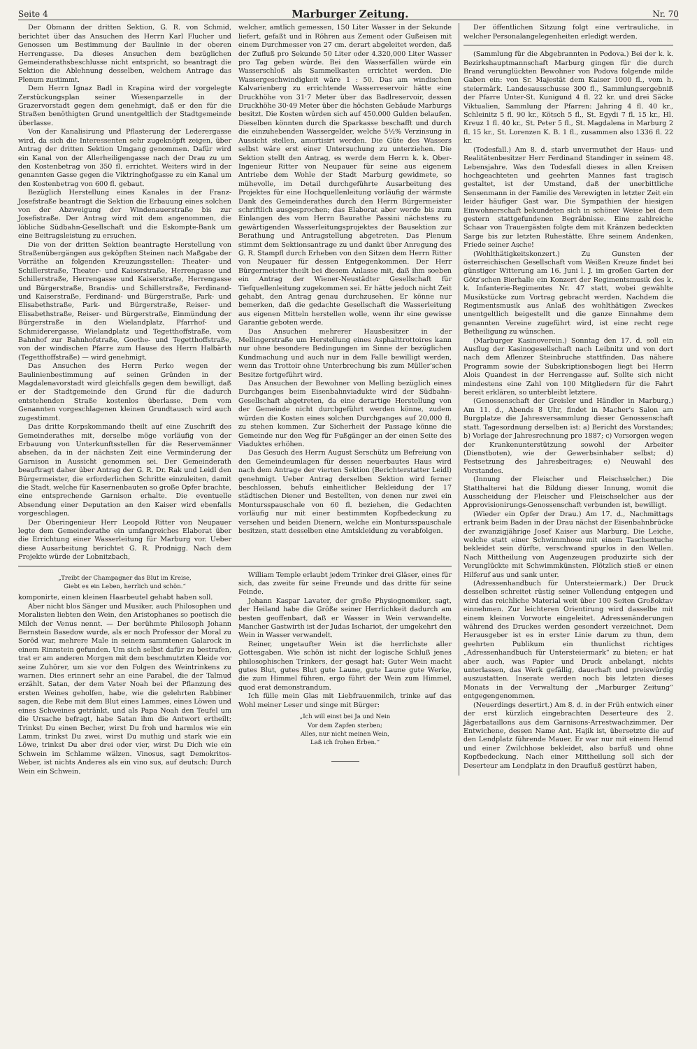Seite 4 Marburger Zeitung. Nr. 70
Der Obmann der dritten Sektion, G. R. von Schmid, berichtet über das Ansuchen des Herrn Karl Flucher und Genossen um Bestimmung der Baulinie in der oberen Herrengasse. Da dieses Ansuchen dem bezüglichen Gemeinderathsbeschlusse nicht entspricht, so beantragt die Sektion die Ablehnung desselben, welchem Antrage das Plenum zustimmt.
Dem Herrn Ignaz Badl in Krapina wird der vorgelegte Zerstückungsplan seiner Wiesenparzelle in der Grazervorstadt gegen dem genehmigt, daß er den für die Straßen benöthigten Grund unentgeltlich der Stadtgemeinde überlasse.
Von der Kanalisirung und Pflasterung der Lederergasse wird, da sich die Interessenten sehr zugeknöpft zeigen, über Antrag der dritten Sektion Umgang genommen. Dafür wird ein Kanal von der Allerheiligengasse nach der Drau zu um den Kostenbetrag von 350 fl. errichtet. Weiters wird in der genannten Gasse gegen die Viktringhofgasse zu ein Kanal um den Kostenbetrag von 600 fl. gebaut.
Bezüglich Herstellung eines Kanales in der Franz-Josefstraße beantragt die Sektion die Erbauung eines solchen von der Abzweigung der Windenauerstraße bis zur Josefistraße. Der Antrag wird mit dem angenommen, die löbliche Südbahn-Gesellschaft und die Eskompte-Bank um eine Beitragsleistung zu ersuchen.
Die von der dritten Sektion beantragte Herstellung von Straßenübergängen aus geköpften Steinen nach Maßgabe der Vorräthe an folgenden Kreuzungsstellen: Theater- und Schillerstraße, Theater- und Kaiserstraße, Herrengasse und Schillerstraße, Herrengasse und Kaiserstraße, Herrengasse und Bürgerstraße, Brandis- und Schillerstraße, Ferdinand- und Kaiserstraße, Ferdinand- und Bürgerstraße, Park- und Elisabethstraße, Park- und Bürgerstraße, Reiser- und Elisabethstraße, Reiser- und Bürgerstraße, Einmündung der Bürgerstraße in den Wielandplatz, Pfarrhof- und Schmiderergasse, Wielandplatz und Tegetthoffstraße, vom Bahnhof zur Bahnhofstraße, Goethe- und Tegetthoffstraße, von der windischen Pfarre zum Hause des Herrn Halbärth (Tegetthoffstraße) — wird genehmigt.
Das Ansuchen des Herrn Perko wegen der Baulinienbestimmung auf seinen Gründen in der Magdalenavorstadt wird gleichfalls gegen dem bewilligt, daß er der Stadtgemeinde den Grund für die dadurch entstehenden Straße kostenlos überlasse. Dem vom Genannten vorgeschlagenen kleinen Grundtausch wird auch zugestimmt.
Das dritte Korpskommando theilt auf eine Zuschrift des Gemeinderathes mit, derselbe möge vorläufig von der Erbauung von Unterkunftsstellen für die Reservemänner absehen, da in der nächsten Zeit eine Verminderung der Garnison in Aussicht genommen sei. Der Gemeinderath beauftragt daher über Antrag der G. R. Dr. Rak und Leidl den Bürgermeister, die erforderlichen Schritte einzuleiten, damit die Stadt, welche für Kasernenbauten so große Opfer brachte, eine entsprechende Garnison erhalte. Die eventuelle Absendung einer Deputation an den Kaiser wird ebenfalls vorgeschlagen.
Der Oberingenieur Herr Leopold Ritter von Neupauer legte dem Gemeinderathe ein umfangreiches Elaborat über die Errichtung einer Wasserleitung für Marburg vor. Ueber diese Ausarbeitung berichtet G. R. Prodnigg. Nach dem Projekte würde der Lobnitzbach,
welcher, amtlich gemessen, 150 Liter Wasser in der Sekunde liefert, gefaßt und in Röhren aus Zement oder Gußeisen mit einem Durchmesser von 27 cm. derart abgeleitet werden, daß der Zufluß pro Sekunde 50 Liter oder 4.320,000 Liter Wasser pro Tag geben würde. Bei den Wasserfällen würde ein Wasserschloß als Sammelkasten errichtet werden. Die Wassergeschwindigkeit wäre 1 : 50. Das am windischen Kalvarienberg zu errichtende Wasserreservoir hätte eine Druckhöhe von 31·7 Meter über das Badlreservoir, dessen Druckhöhe 30·49 Meter über die höchsten Gebäude Marburgs besitzt. Die Kosten würden sich auf 450.000 Gulden belaufen. Dieselben könnten durch die Sparkasse beschafft und durch die einzuhebenden Wassergelder, welche 5½% Verzinsung in Aussicht stellen, amortisirt werden. Die Güte des Wassers selbst wäre erst einer Untersuchung zu unterziehen. Die Sektion stellt den Antrag, es werde dem Herrn k. k. Ober-Ingenieur Ritter von Neupauer für seine aus eigenem Antriebe dem Wohle der Stadt Marburg gewidmete, so mühevolle, im Detail durchgeführte Ausarbeitung des Projektes für eine Hochquellenleitung vorläufig der wärmste Dank des Gemeinderathes durch den Herrn Bürgermeister schriftlich ausgesprochen; das Elaborat aber werde bis zum Einlangen des vom Herrn Baurathe Passini nächstens zu gewärtigenden Wasserleitungsprojektes der Bausektion zur Berathung und Antragstellung abgetreten. Das Plenum stimmt dem Sektionsantrage zu und dankt über Anregung des G. R. Stampfl durch Erheben von den Sitzen dem Herrn Ritter von Neupauer für dessen Entgegenkommen. Der Herr Bürgermeister theilt bei diesem Anlasse mit, daß ihm soeben ein Antrag der Wiener-Neustädter Gesellschaft für Tiefquellenleitung zugekommen sei. Er hätte jedoch nicht Zeit gehabt, den Antrag genau durchzusehen. Er könne nur bemerken, daß die gedachte Gesellschaft die Wasserleitung aus eigenen Mitteln herstellen wolle, wenn ihr eine gewisse Garantie geboten werde.
Das Ansuchen mehrerer Hausbesitzer in der Mellingerstraße um Herstellung eines Asphalttrottoires kann nur ohne besondere Bedingungen im Sinne der bezüglichen Kundmachung und auch nur in dem Falle bewilligt werden, wenn das Trottoir ohne Unterbrechung bis zum Müller'schen Besitze fortgeführt wird.
Das Ansuchen der Bewohner von Melling bezüglich eines Durchganges beim Eisenbahnviadukte wird der Südbahn-Gesellschaft abgetreten, da eine derartige Herstellung von der Gemeinde nicht durchgeführt werden könne, zudem würden die Kosten eines solchen Durchganges auf 20,000 fl. zu stehen kommen. Zur Sicherheit der Passage könne die Gemeinde nur den Weg für Fußgänger an der einen Seite des Viaduktes erhöhen.
Das Gesuch des Herrn August Serschütz um Befreiung von den Gemeindeumlagen für dessen neuerbautes Haus wird nach dem Antrage der vierten Sektion (Berichterstatter Leidl) genehmigt. Ueber Antrag derselben Sektion wird ferner beschlossen, behufs einheitlicher Bekleidung der 17 städtischen Diener und Bestellten, von denen nur zwei ein Montursspauschale von 60 fl. beziehen, die Gedachten vorläufig nur mit einer bestimmten Kopfbedeckung zu versehen und beiden Dienern, welche ein Montursspauschale besitzen, statt desselben eine Amtskleidung zu verabfolgen.
„Treibt der Champagner das Blut im Kreise,
Giebt es ein Leben, herrlich und schön.“
komponirte, einen kleinen Haarbeutel gehabt haben soll.
Aber nicht blos Sänger und Musiker, auch Philosophen und Moralisten liebten den Wein, den Aristophanes so poetisch die Milch der Venus nennt. — Der berühmte Philosoph Johann Bernstein Basedow wurde, als er noch Professor der Moral zu Soröd war, mehrere Male in seinem sammtenen Galarock in einem Rinnstein gefunden. Um sich selbst dafür zu bestrafen, trat er am anderen Morgen mit dem beschmutzten Kleide vor seine Zuhörer, um sie vor den Folgen des Weintrinkens zu warnen. Dies erinnert sehr an eine Parabel, die der Talmud erzählt. Satan, der dem Vater Noah bei der Pflanzung des ersten Weines geholfen, habe, wie die gelehrten Rabbiner sagen, die Rebe mit dem Blut eines Lammes, eines Löwen und eines Schweines getränkt, und als Papa Noah den Teufel um die Ursache befragt, habe Satan ihm die Antwort ertheilt: Trinkst Du einen Becher, wirst Du froh und harmlos wie ein Lamm, trinkst Du zwei, wirst Du muthig und stark wie ein Löwe, trinkst Du aber drei oder vier, wirst Du Dich wie ein Schwein im Schlamme wälzen. Vinosus, sagt Demokritos-Weber, ist nichts Anderes als ein vino sus, auf deutsch: Durch Wein ein Schwein.
William Temple erlaubt jedem Trinker drei Gläser, eines für sich, das zweite für seine Freunde und das dritte für seine Feinde.
Johann Kaspar Lavater, der große Physiognomiker, sagt, der Heiland habe die Größe seiner Herrlichkeit dadurch am besten geoffenbart, daß er Wasser in Wein verwandelte. Mancher Gastwirth ist der Judas Ischariot, der umgekehrt den Wein in Wasser verwandelt.
Reiner, ungetaufter Wein ist die herrlichste aller Gottesgaben. Wie schön ist nicht der logische Schluß jenes philosophischen Trinkers, der gesagt hat: Guter Wein macht gutes Blut, gutes Blut gute Laune, gute Laune gute Werke, die zum Himmel führen, ergo führt der Wein zum Himmel, quod erat demonstrandum.
Ich fülle mein Glas mit Liebfrauenmilch, trinke auf das Wohl meiner Leser und singe mit Bürger:
„Ich will einst bei Ja und Nein
Vor dem Zapfen sterben;
Alles, nur nicht meinen Wein,
Laß ich frohen Erben.“
Der öffentlichen Sitzung folgt eine vertrauliche, in welcher Personalangelegenheiten erledigt werden.
(Sammlung für die Abgebrannten in Podova.) Bei der k. k. Bezirkshauptmannschaft Marburg gingen für die durch Brand verunglückten Bewohner von Podova folgende milde Gaben ein: von Sr. Majestät dem Kaiser 1000 fl., vom h. steiermärk. Landesausschusse 300 fl., Sammlungsergebniß der Pfarre Unter-St. Kunigund 4 fl. 22 kr. und drei Säcke Viktualien, Sammlung der Pfarren: Jahring 4 fl. 40 kr., Schleinitz 5 fl. 90 kr., Kötsch 5 fl., St. Egydi 7 fl. 15 kr., Hl. Kreuz 1 fl. 40 kr., St. Peter 5 fl., St. Magdalena in Marburg 2 fl. 15 kr., St. Lorenzen K. B. 1 fl., zusammen also 1336 fl. 22 kr.
(Todesfall.) Am 8. d. starb unvermuthet der Haus- und Realitätenbesitzer Herr Ferdinand Standinger in seinem 48. Lebensjahre. Was den Todesfall dieses in allen Kreisen hochgeachteten und geehrten Mannes fast tragisch gestaltet, ist der Umstand, daß der unerbittliche Sensenmann in der Familie des Verewigten in letzter Zeit ein leider häufiger Gast war. Die Sympathien der hiesigen Einwohnerschaft bekundeten sich in schöner Weise bei dem gestern stattgefundenen Begräbnisse. Eine zahlreiche Schaar von Trauergästen folgte dem mit Kränzen bedeckten Sarge bis zur letzten Ruhestätte. Ehre seinem Andenken, Friede seiner Asche!
(Wohlthätigkeitskonzert.) Zu Gunsten der österreichischen Gesellschaft vom Weißen Kreuze findet bei günstiger Witterung am 16. Juni l. J. im großen Garten der Götz'schen Bierhalle ein Konzert der Regimentsmusik des k. k. Infanterie-Regimentes Nr. 47 statt, wobei gewählte Musikstücke zum Vortrag gebracht werden. Nachdem die Regimentsmusik aus Anlaß des wohlthätigen Zweckes unentgeltlich beigestellt und die ganze Einnahme dem genannten Vereine zugeführt wird, ist eine recht rege Betheiligung zu wünschen.
(Marburger Kasinoverein.) Sonntag den 17. d. soll ein Ausflug der Kasinogesellschaft nach Leibnitz und von dort nach dem Aflenzer Steinbruche stattfinden. Das nähere Programm sowie der Subskriptionsbogen liegt bei Herrn Alois Quandest in der Herrengasse auf. Sollte sich nicht mindestens eine Zahl von 100 Mitgliedern für die Fahrt bereit erklären, so unterbleibt letztere.
(Genossenschaft der Greisler und Händler in Marburg.) Am 11. d., Abends 8 Uhr, findet in Macher's Salon am Burgplatze die Jahresversammlung dieser Genossenschaft statt. Tagesordnung derselben ist: a) Bericht des Vorstandes; b) Vorlage der Jahresrechnung pro 1887; c) Vorsorgen wegen der Krankenunterstützung sowohl der Arbeiter (Dienstboten), wie der Gewerbsinhaber selbst; d) Festsetzung des Jahresbeitrages; e) Neuwahl des Vorstandes.
(Innung der Fleischer und Fleischselcher.) Die Statthalterei hat die Bildung dieser Innung, womit die Ausscheidung der Fleischer und Fleischselcher aus der Approvisionirungs-Genossenschaft verbunden ist, bewilligt.
(Wieder ein Opfer der Drau.) Am 17. d., Nachmittags ertrank beim Baden in der Drau nächst der Eisenbahnbrücke der zwanzigjährige Josef Kaiser aus Marburg. Die Leiche, welche statt einer Schwimmhose mit einem Taschentuche bekleidet sein dürfte, verschwand spurlos in den Wellen. Nach Mittheilung von Augenzeugen produzirte sich der Verunglückte mit Schwimmkünsten. Plötzlich stieß er einen Hilferuf aus und sank unter.
(Adressenhandbuch für Untersteiermark.) Der Druck desselben schreitet rüstig seiner Vollendung entgegen und wird das reichliche Material weit über 100 Seiten Großoktav einnehmen. Zur leichteren Orientirung wird dasselbe mit einem kleinen Vorworte eingeleitet. Adressenänderungen während des Druckes werden gesondert verzeichnet. Dem Herausgeber ist es in erster Linie darum zu thun, dem geehrten Publikum ein thunlichst richtiges „Adressenhandbuch für Untersteiermark“ zu bieten; er hat aber auch, was Papier und Druck anbelangt, nichts unterlassen, das Werk gefällig, dauerhaft und preiswürdig auszustatten. Inserate werden noch bis letzten dieses Monats in der Verwaltung der „Marburger Zeitung“ entgegengenommen.
(Neuerdings desertirt.) Am 8. d. in der Früh entwich einer der erst kürzlich eingebrachten Deserteure des 2. Jägerbataillons aus dem Garnisons-Arrestwachzimmer. Der Entwichene, dessen Name Ant. Hajik ist, übersetzte die auf den Lendplatz führende Mauer. Er war nur mit einem Hemd und einer Zwilchhose bekleidet, also barfuß und ohne Kopfbedeckung. Nach einer Mittheilung soll sich der Deserteur am Lendplatz in den Draufluß gestürzt haben,